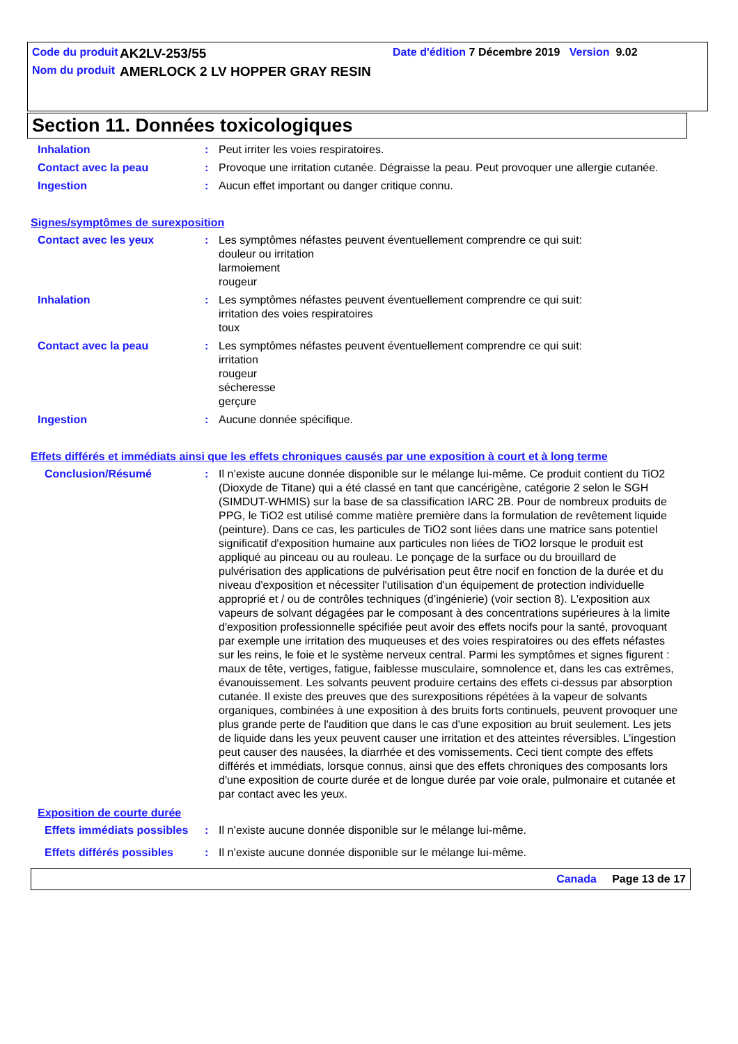Code du produit
AK2LV-253/55
Date d'édition 7 Décembre 2019 Version 9.02
Nom du produit
AMERLOCK 2 LV HOPPER GRAY RESIN
Section 11. Données toxicologiques
Inhalation : Peut irriter les voies respiratoires.
Contact avec la peau : Provoque une irritation cutanée. Dégraisse la peau. Peut provoquer une allergie cutanée.
Ingestion : Aucun effet important ou danger critique connu.
Signes/symptômes de surexposition
Contact avec les yeux : Les symptômes néfastes peuvent éventuellement comprendre ce qui suit:
douleur ou irritation
larmoiement
rougeur
Inhalation : Les symptômes néfastes peuvent éventuellement comprendre ce qui suit:
irritation des voies respiratoires
toux
Contact avec la peau : Les symptômes néfastes peuvent éventuellement comprendre ce qui suit:
irritation
rougeur
sécheresse
gerçure
Ingestion : Aucune donnée spécifique.
Effets différés et immédiats ainsi que les effets chroniques causés par une exposition à court et à long terme
Conclusion/Résumé : Il n’existe aucune donnée disponible sur le mélange lui-même. Ce produit contient du TiO2 (Dioxyde de Titane) qui a été classé en tant que cancérigène, catégorie 2 selon le SGH (SIMDUT-WHMIS) sur la base de sa classification IARC 2B. Pour de nombreux produits de PPG, le TiO2 est utilisé comme matière première dans la formulation de revêtement liquide (peinture). Dans ce cas, les particules de TiO2 sont liées dans une matrice sans potentiel significatif d'exposition humaine aux particules non liées de TiO2 lorsque le produit est appliqué au pinceau ou au rouleau. Le ponçage de la surface ou du brouillard de pulvérisation des applications de pulvérisation peut être nocif en fonction de la durée et du niveau d'exposition et nécessiter l'utilisation d'un équipement de protection individuelle approprié et / ou de contrôles techniques (d’ingénierie) (voir section 8). L'exposition aux vapeurs de solvant dégagées par le composant à des concentrations supérieures à la limite d'exposition professionnelle spécifiée peut avoir des effets nocifs pour la santé, provoquant par exemple une irritation des muqueuses et des voies respiratoires ou des effets néfastes sur les reins, le foie et le système nerveux central. Parmi les symptômes et signes figurent : maux de tête, vertiges, fatigue, faiblesse musculaire, somnolence et, dans les cas extrêmes, évanouissement. Les solvants peuvent produire certains des effets ci-dessus par absorption cutanée. Il existe des preuves que des surexpositions répétées à la vapeur de solvants organiques, combinées à une exposition à des bruits forts continuels, peuvent provoquer une plus grande perte de l'audition que dans le cas d'une exposition au bruit seulement. Les jets de liquide dans les yeux peuvent causer une irritation et des atteintes réversibles. L’ingestion peut causer des nausées, la diarrhée et des vomissements. Ceci tient compte des effets différés et immédiats, lorsque connus, ainsi que des effets chroniques des composants lors d'une exposition de courte durée et de longue durée par voie orale, pulmonaire et cutanée et par contact avec les yeux.
Exposition de courte durée
Effets immédiats possibles
: Il n’existe aucune donnée disponible sur le mélange lui-même.
Effets différés possibles
: Il n’existe aucune donnée disponible sur le mélange lui-même.
Canada Page 13 de 17